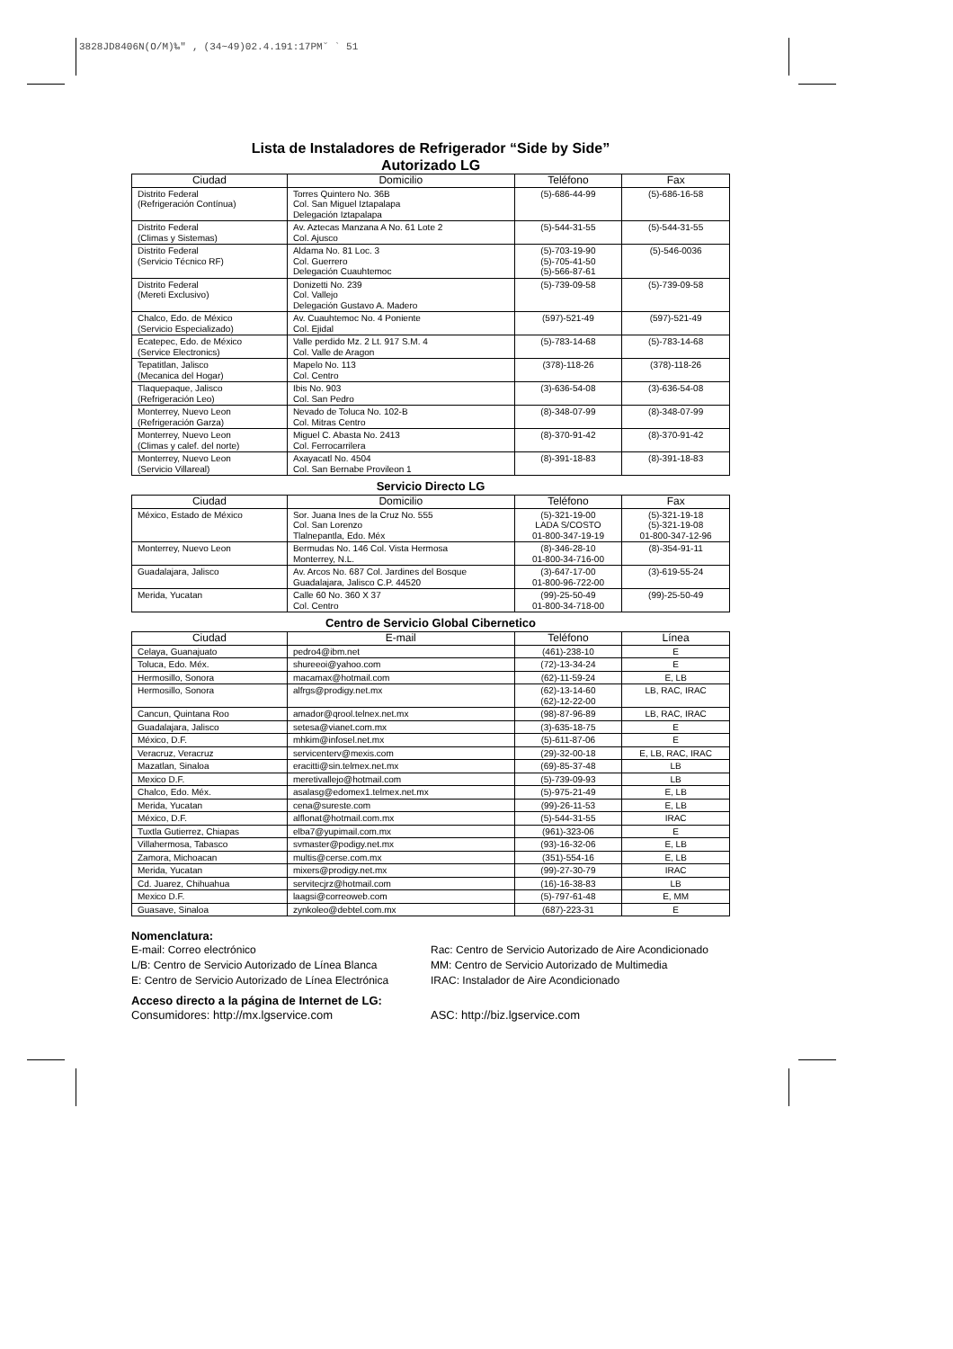3828JD8406N(O/M)‰″ ‚ (34~49)02.4.191:17PM˘ ` 51
Lista de Instaladores de Refrigerador “Side by Side”
Autorizado LG
| Ciudad | Domicilio | Teléfono | Fax |
| --- | --- | --- | --- |
| Distrito Federal (Refrigeración Contínua) | Torres Quintero No. 36B Col. San Miguel Iztapalapa Delegación Iztapalapa | (5)-686-44-99 | (5)-686-16-58 |
| Distrito Federal (Climas y Sistemas) | Av. Aztecas Manzana A No. 61 Lote 2 Col. Ajusco | (5)-544-31-55 | (5)-544-31-55 |
| Distrito Federal (Servicio Técnico RF) | Aldama No. 81 Loc. 3 Col. Guerrero Delegación Cuauhtemoc | (5)-703-19-90 (5)-705-41-50 (5)-566-87-61 | (5)-546-0036 |
| Distrito Federal (Mereti Exclusivo) | Donizetti No. 239 Col. Vallejo Delegación Gustavo A. Madero | (5)-739-09-58 | (5)-739-09-58 |
| Chalco, Edo. de México (Servicio Especializado) | Av. Cuauhtemoc No. 4 Poniente Col. Ejidal | (597)-521-49 | (597)-521-49 |
| Ecatepec, Edo. de México (Service Electronics) | Valle perdido Mz. 2 Lt. 917 S.M. 4 Col. Valle de Aragon | (5)-783-14-68 | (5)-783-14-68 |
| Tepatitlan, Jalisco (Mecanica del Hogar) | Mapelo No. 113 Col. Centro | (378)-118-26 | (378)-118-26 |
| Tlaquepaque, Jalisco (Refrigeración Leo) | Ibis No. 903 Col. San Pedro | (3)-636-54-08 | (3)-636-54-08 |
| Monterrey, Nuevo Leon (Refrigeración Garza) | Nevado de Toluca No. 102-B Col. Mitras Centro | (8)-348-07-99 | (8)-348-07-99 |
| Monterrey, Nuevo Leon (Climas y calef. del norte) | Miguel C. Abasta No. 2413 Col. Ferrocarrilera | (8)-370-91-42 | (8)-370-91-42 |
| Monterrey, Nuevo Leon (Servicio Villareal) | Axayacatl No. 4504 Col. San Bernabe Provileon 1 | (8)-391-18-83 | (8)-391-18-83 |
Servicio Directo LG
| Ciudad | Domicilio | Teléfono | Fax |
| --- | --- | --- | --- |
| México, Estado de México | Sor. Juana Ines de la Cruz No. 555 Col. San Lorenzo Tlalnepantla, Edo. Méx | (5)-321-19-00 LADA S/COSTO 01-800-347-19-19 | (5)-321-19-18 (5)-321-19-08 01-800-347-12-96 |
| Monterrey, Nuevo Leon | Bermudas No. 146 Col. Vista Hermosa Monterrey, N.L. | (8)-346-28-10 01-800-34-716-00 | (8)-354-91-11 |
| Guadalajara, Jalisco | Av. Arcos No. 687 Col. Jardines del Bosque Guadalajara, Jalisco C.P. 44520 | (3)-647-17-00 01-800-96-722-00 | (3)-619-55-24 |
| Merida, Yucatan | Calle 60 No. 360 X 37 Col. Centro | (99)-25-50-49 01-800-34-718-00 | (99)-25-50-49 |
Centro de Servicio Global Cibernetico
| Ciudad | E-mail | Teléfono | Línea |
| --- | --- | --- | --- |
| Celaya, Guanajuato | pedro4@ibm.net | (461)-238-10 | E |
| Toluca, Edo. Méx. | shureeoi@yahoo.com | (72)-13-34-24 | E |
| Hermosillo, Sonora | macamax@hotmail.com | (62)-11-59-24 | E, LB |
| Hermosillo, Sonora | alfrgs@prodigy.net.mx | (62)-13-14-60 (62)-12-22-00 | LB, RAC, IRAC |
| Cancun, Quintana Roo | amador@qrool.telnex.net.mx | (98)-87-96-89 | LB, RAC, IRAC |
| Guadalajara, Jalisco | setesa@vianet.com.mx | (3)-635-18-75 | E |
| México, D.F. | mhkim@infosel.net.mx | (5)-611-87-06 | E |
| Veracruz, Veracruz | servicenterv@mexis.com | (29)-32-00-18 | E, LB, RAC, IRAC |
| Mazatlan, Sinaloa | eracitti@sin.telmex.net.mx | (69)-85-37-48 | LB |
| Mexico D.F. | meretivallejo@hotmail.com | (5)-739-09-93 | LB |
| Chalco, Edo. Méx. | asalasg@edomex1.telmex.net.mx | (5)-975-21-49 | E, LB |
| Merida, Yucatan | cena@sureste.com | (99)-26-11-53 | E, LB |
| México, D.F. | alflonat@hotmail.com.mx | (5)-544-31-55 | IRAC |
| Tuxtla Gutierrez, Chiapas | elba7@yupimail.com.mx | (961)-323-06 | E |
| Villahermosa, Tabasco | svmaster@podigy.net.mx | (93)-16-32-06 | E, LB |
| Zamora, Michoacan | multis@cerse.com.mx | (351)-554-16 | E, LB |
| Merida, Yucatan | mixers@prodigy.net.mx | (99)-27-30-79 | IRAC |
| Cd. Juarez, Chihuahua | servitecjrz@hotmail.com | (16)-16-38-83 | LB |
| Mexico D.F. | laagsi@correoweb.com | (5)-797-61-48 | E, MM |
| Guasave, Sinaloa | zynkoleo@debtel.com.mx | (687)-223-31 | E |
Nomenclatura:
E-mail: Correo electrónico
L/B: Centro de Servicio Autorizado de Línea Blanca
E: Centro de Servicio Autorizado de Línea Electrónica
Rac: Centro de Servicio Autorizado de Aire Acondicionado
MM: Centro de Servicio Autorizado de Multimedia
IRAC: Instalador de Aire Acondicionado
Acceso directo a la página de Internet de LG:
Consumidores: http://mx.lgservice.com
ASC: http://biz.lgservice.com